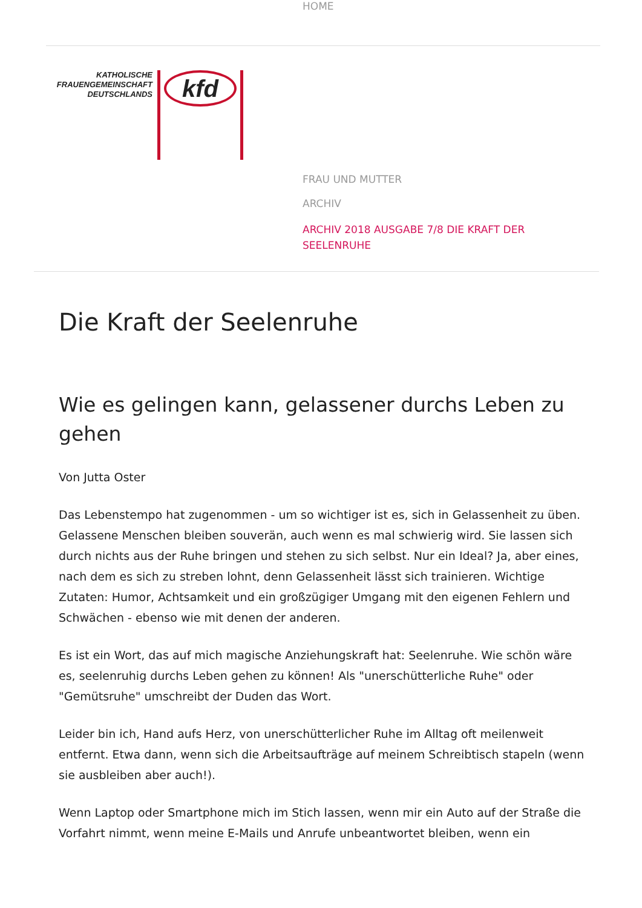HOME
KATHOLISCHE
FRAUENGEMEINSCHAFT
DEUTSCHLANDS
kfd
FRAU UND MUTTER
ARCHIV
ARCHIV 2018 AUSGABE 7/8 DIE KRAFT DER
SEELENRUHE
Die Kraft der Seelenruhe
Wie es gelingen kann, gelassener durchs Leben zu gehen
Von Jutta Oster
Das Lebenstempo hat zugenommen - um so wichtiger ist es, sich in Gelassenheit zu üben. Gelassene Menschen bleiben souverän, auch wenn es mal schwierig wird. Sie lassen sich durch nichts aus der Ruhe bringen und stehen zu sich selbst. Nur ein Ideal? Ja, aber eines, nach dem es sich zu streben lohnt, denn Gelassenheit lässt sich trainieren. Wichtige Zutaten: Humor, Achtsamkeit und ein großzügiger Umgang mit den eigenen Fehlern und Schwächen - ebenso wie mit denen der anderen.
Es ist ein Wort, das auf mich magische Anziehungskraft hat: Seelenruhe. Wie schön wäre es, seelenruhig durchs Leben gehen zu können! Als "unerschütterliche Ruhe" oder "Gemütsruhe" umschreibt der Duden das Wort.
Leider bin ich, Hand aufs Herz, von unerschütterlicher Ruhe im Alltag oft meilenweit entfernt. Etwa dann, wenn sich die Arbeitsaufträge auf meinem Schreibtisch stapeln (wenn sie ausbleiben aber auch!).
Wenn Laptop oder Smartphone mich im Stich lassen, wenn mir ein Auto auf der Straße die Vorfahrt nimmt, wenn meine E-Mails und Anrufe unbeantwortet bleiben, wenn ein